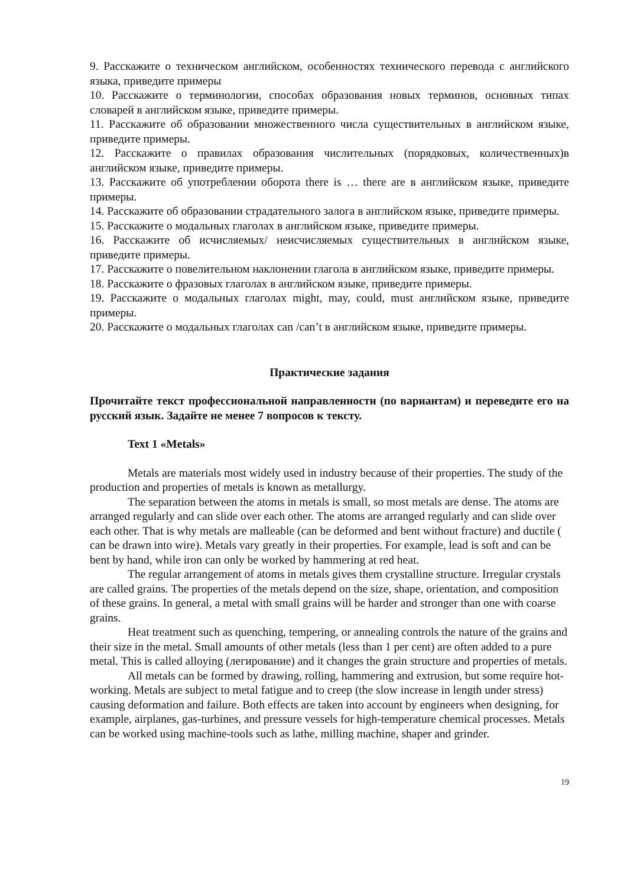9. Расскажите о техническом английском, особенностях технического перевода с английского языка, приведите примеры
10. Расскажите о терминологии, способах образования новых терминов, основных типах словарей в английском языке, приведите примеры.
11. Расскажите об образовании множественного числа существительных в английском языке, приведите примеры.
12. Расскажите о правилах образования числительных (порядковых, количественных)в английском языке, приведите примеры.
13. Расскажите об употреблении оборота there is … there are в английском языке, приведите примеры.
14. Расскажите об образовании страдательного залога в английском языке, приведите примеры.
15. Расскажите о модальных глаголах в английском языке, приведите примеры.
16. Расскажите об исчисляемых/ неисчисляемых существительных в английском языке, приведите примеры.
17. Расскажите о повелительном наклонении глагола в английском языке, приведите примеры.
18. Расскажите о фразовых глаголах в английском языке, приведите примеры.
19. Расскажите о модальных глаголах might, may, could, must английском языке, приведите примеры.
20. Расскажите о модальных глаголах can /can’t в английском языке, приведите примеры.
Практические задания
Прочитайте текст профессиональной направленности (по вариантам) и переведите его на русский язык. Задайте не менее 7 вопросов к тексту.
Text 1 «Metals»
Metals are materials most widely used in industry because of their properties. The study of the production and properties of metals is known as metallurgy.
The separation between the atoms in metals is small, so most metals are dense. The atoms are arranged regularly and can slide over each other. The atoms are arranged regularly and can slide over each other. That is why metals are malleable (can be deformed and bent without fracture) and ductile ( can be drawn into wire). Metals vary greatly in their properties. For example, lead is soft and can be bent by hand, while iron can only be worked by hammering at red heat.
The regular arrangement of atoms in metals gives them crystalline structure. Irregular crystals are called grains. The properties of the metals depend on the size, shape, orientation, and composition of these grains. In general, a metal with small grains will be harder and stronger than one with coarse grains.
Heat treatment such as quenching, tempering, or annealing controls the nature of the grains and their size in the metal. Small amounts of other metals (less than 1 per cent) are often added to a pure metal. This is called alloying (легирование) and it changes the grain structure and properties of metals.
All metals can be formed by drawing, rolling, hammering and extrusion, but some require hot-working. Metals are subject to metal fatigue and to creep (the slow increase in length under stress) causing deformation and failure. Both effects are taken into account by engineers when designing, for example, airplanes, gas-turbines, and pressure vessels for high-temperature chemical processes. Metals can be worked using machine-tools such as lathe, milling machine, shaper and grinder.
19